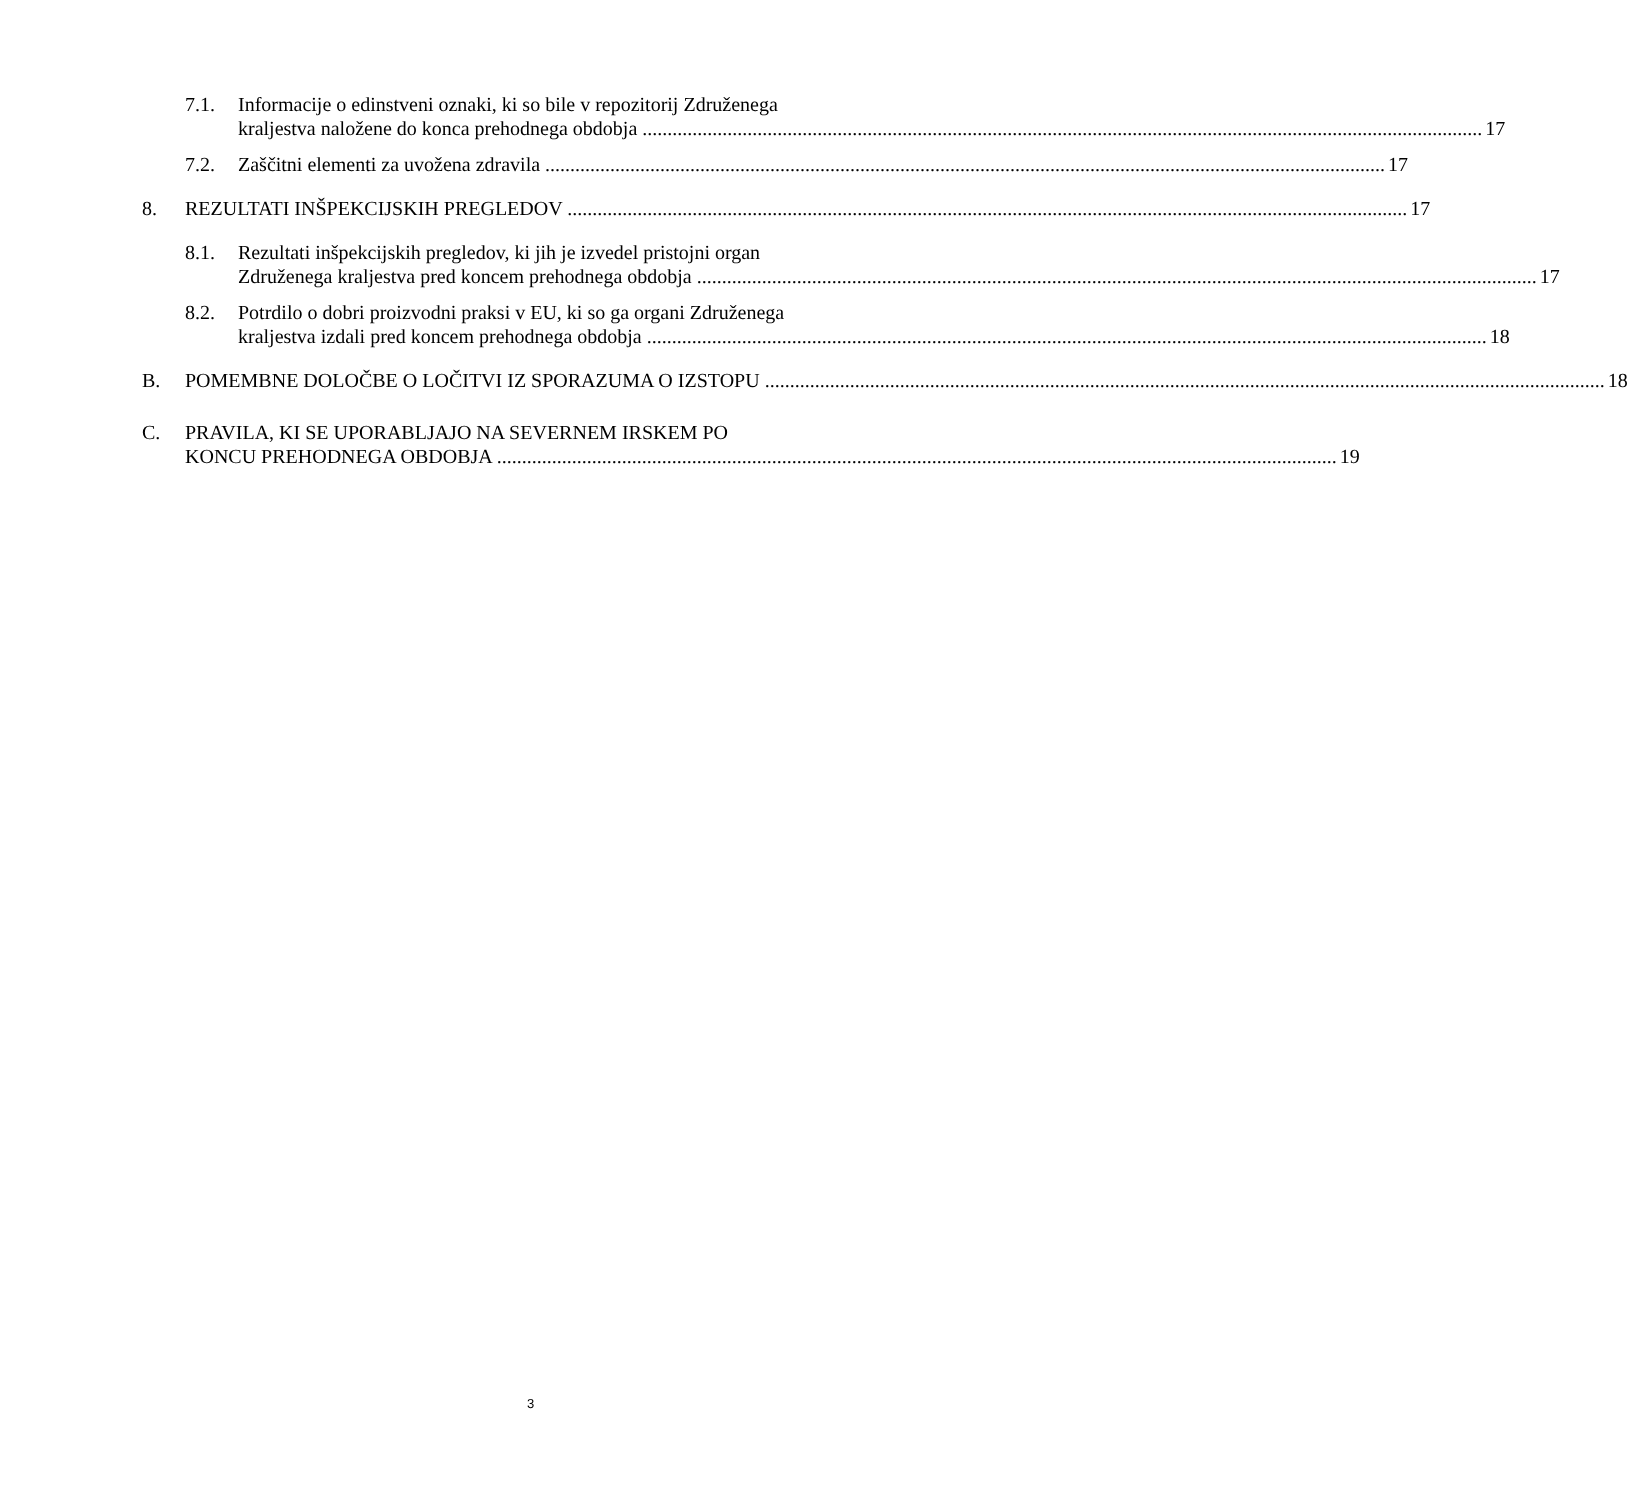7.1. Informacije o edinstveni oznaki, ki so bile v repozitorij Združenega
kraljestva naložene do konca prehodnega obdobja 17
7.2. Zaščitni elementi za uvožena zdravila 17
8. REZULTATI INŠPEKCIJSKIH PREGLEDOV 17
8.1. Rezultati inšpekcijskih pregledov, ki jih je izvedel pristojni organ
Združenega kraljestva pred koncem prehodnega obdobja 17
8.2. Potrdilo o dobri proizvodni praksi v EU, ki so ga organi Združenega
kraljestva izdali pred koncem prehodnega obdobja 18
B. POMEMBNE DOLOČBE O LOČITVI IZ SPORAZUMA O IZSTOPU 18
C. PRAVILA, KI SE UPORABLJAJO NA SEVERNEM IRSKEM PO
KONCU PREHODNEGA OBDOBJA 19
3